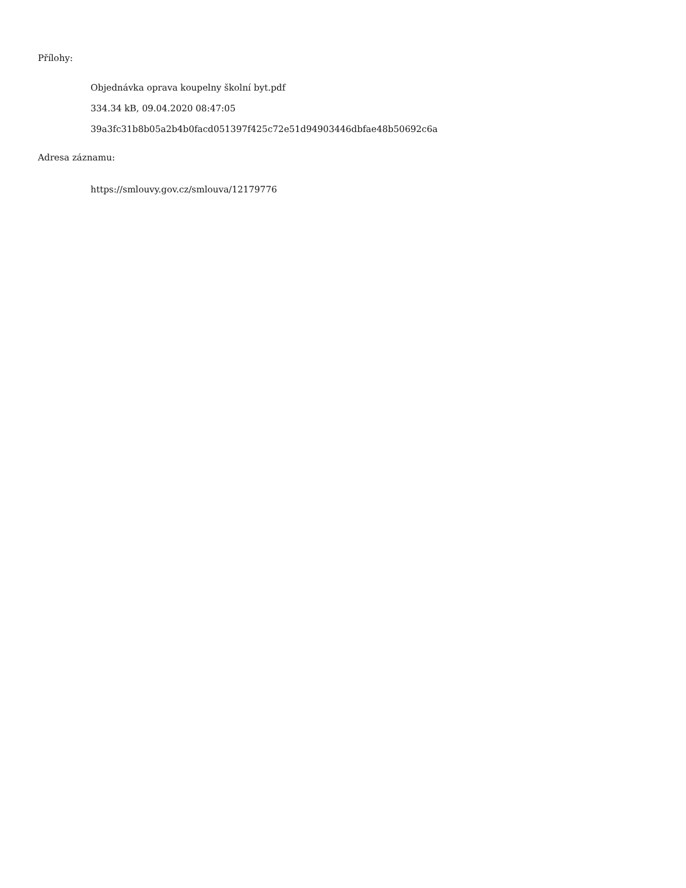Přílohy:
Objednávka oprava koupelny školní byt.pdf
334.34 kB, 09.04.2020 08:47:05
39a3fc31b8b05a2b4b0facd051397f425c72e51d94903446dbfae48b50692c6a
Adresa záznamu:
https://smlouvy.gov.cz/smlouva/12179776